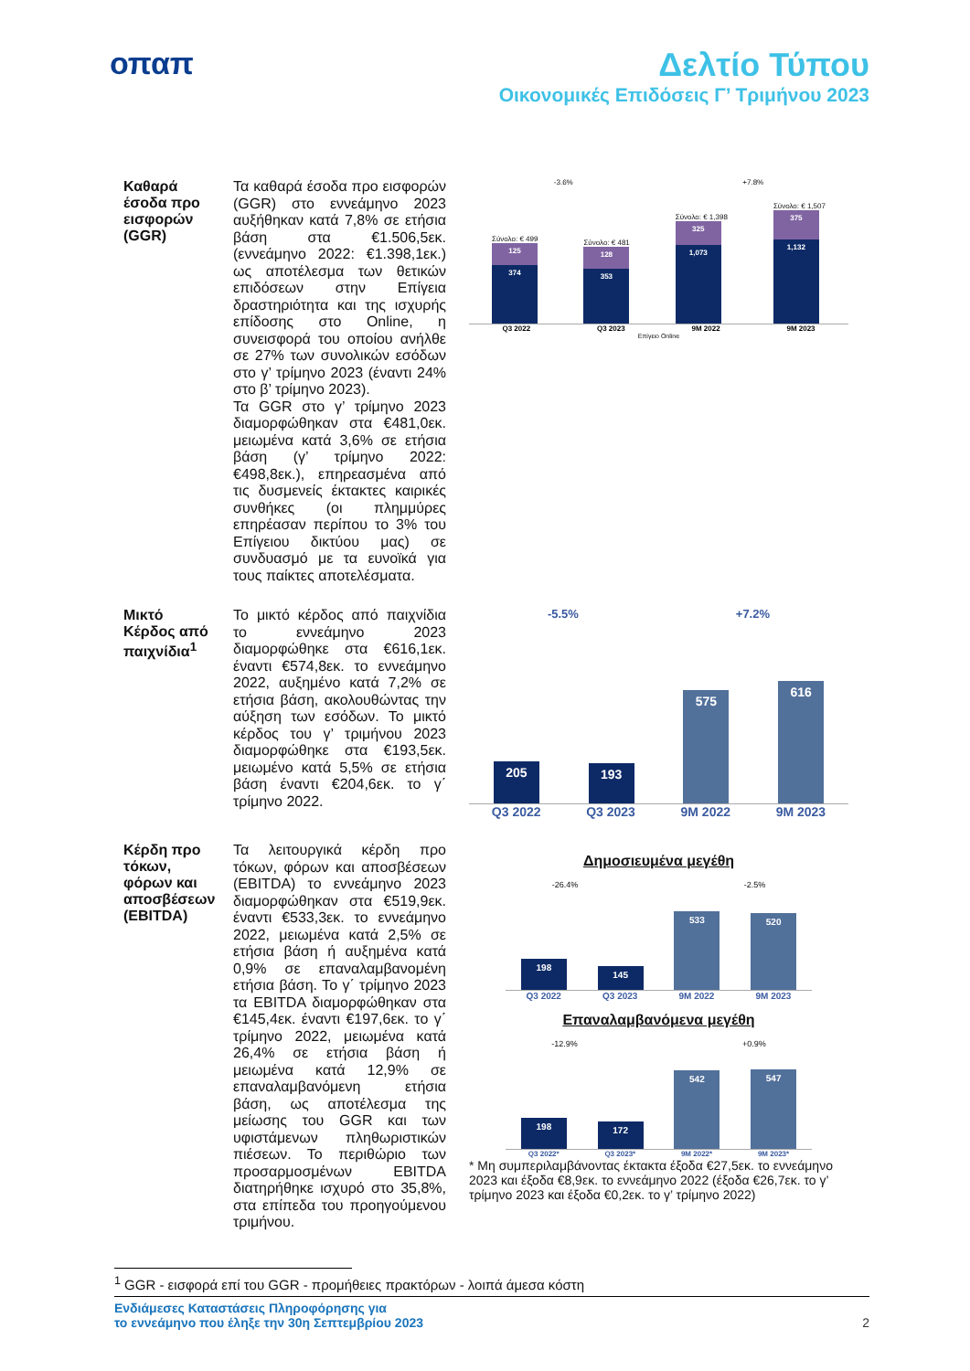οπαπ Δελτίο Τύπου
Οικονομικές Επιδόσεις Γ’ Τριμήνου 2023
Καθαρά έσοδα προ εισφορών (GGR)
Τα καθαρά έσοδα προ εισφορών (GGR) στο εννεάμηνο 2023 αυξήθηκαν κατά 7,8% σε ετήσια βάση στα €1.506,5εκ. (εννεάμηνο 2022: €1.398,1εκ.) ως αποτέλεσμα των θετικών επιδόσεων στην Επίγεια δραστηριότητα και της ισχυρής επίδοσης στο Online, η συνεισφορά του οποίου ανήλθε σε 27% των συνολικών εσόδων στο γ’ τρίμηνο 2023 (έναντι 24% στο β’ τρίμηνο 2023).
Τα GGR στο γ’ τρίμηνο 2023 διαμορφώθηκαν στα €481,0εκ. μειωμένα κατά 3,6% σε ετήσια βάση (γ’ τρίμηνο 2022: €498,8εκ.), επηρεασμένα από τις δυσμενείς έκτακτες καιρικές συνθήκες (οι πλημμύρες επηρέασαν περίπου το 3% του Επίγειου δικτύου μας) σε συνδυασμό με τα ευνοϊκά για τους παίκτες αποτελέσματα.
-3.6% +7.8%
Σύνολο: € 499
125
374
Σύνολο: € 481
128
353
Σύνολο: € 1,398
325
1,073
Σύνολο: € 1,507
375
1,132
Q3 2022 Q3 2023 9M 2022 9M 2023
Επίγειο Online
Μικτό Κέρδος από παιχνίδια<sup>1</sup>
Το μικτό κέρδος από παιχνίδια το εννεάμηνο 2023 διαμορφώθηκε στα €616,1εκ. έναντι €574,8εκ. το εννεάμηνο 2022, αυξημένο κατά 7,2% σε ετήσια βάση, ακολουθώντας την αύξηση των εσόδων. Το μικτό κέρδος του γ’ τριμήνου 2023 διαμορφώθηκε στα €193,5εκ. μειωμένο κατά 5,5% σε ετήσια βάση έναντι €204,6εκ. το γ΄ τρίμηνο 2022.
-5.5% +7.2%
205
193
575
616
Q3 2022 Q3 2023 9M 2022 9M 2023
Κέρδη προ τόκων, φόρων και αποσβέσεων (EBITDA)
Τα λειτουργικά κέρδη προ τόκων, φόρων και αποσβέσεων (EBITDA) το εννεάμηνο 2023 διαμορφώθηκαν στα €519,9εκ. έναντι €533,3εκ. το εννεάμηνο 2022, μειωμένα κατά 2,5% σε ετήσια βάση ή αυξημένα κατά 0,9% σε επαναλαμβανομένη ετήσια βάση. Το γ΄ τρίμηνο 2023 τα EBITDA διαμορφώθηκαν στα €145,4εκ. έναντι €197,6εκ. το γ΄ τρίμηνο 2022, μειωμένα κατά 26,4% σε ετήσια βάση ή μειωμένα κατά 12,9% σε επαναλαμβανόμενη ετήσια βάση, ως αποτέλεσμα της μείωσης του GGR και των υφιστάμενων πληθωριστικών πιέσεων. Το περιθώριο των προσαρμοσμένων EBITDA διατηρήθηκε ισχυρό στο 35,8%, στα επίπεδα του προηγούμενου τριμήνου.
Δημοσιευμένα μεγέθη
-26.4% -2.5%
198
145
533
520
Q3 2022 Q3 2023 9M 2022 9M 2023
Επαναλαμβανόμενα μεγέθη
-12.9% +0.9%
198
172
542
547
Q3 2022* Q3 2023* 9M 2022* 9M 2023*
* Μη συμπεριλαμβάνοντας έκτακτα έξοδα €27,5εκ. το εννεάμηνο 2023 και έξοδα €8,9εκ. το εννεάμηνο 2022 (έξοδα €26,7εκ. το γ’ τρίμηνο 2023 και έξοδα €0,2εκ. το γ’ τρίμηνο 2022)
<sup>1</sup> GGR - εισφορά επί του GGR - προμήθειες πρακτόρων - λοιπά άμεσα κόστη
Ενδιάμεσες Καταστάσεις Πληροφόρησης για
το εννεάμηνο που έληξε την 30η Σεπτεμβρίου 2023
2